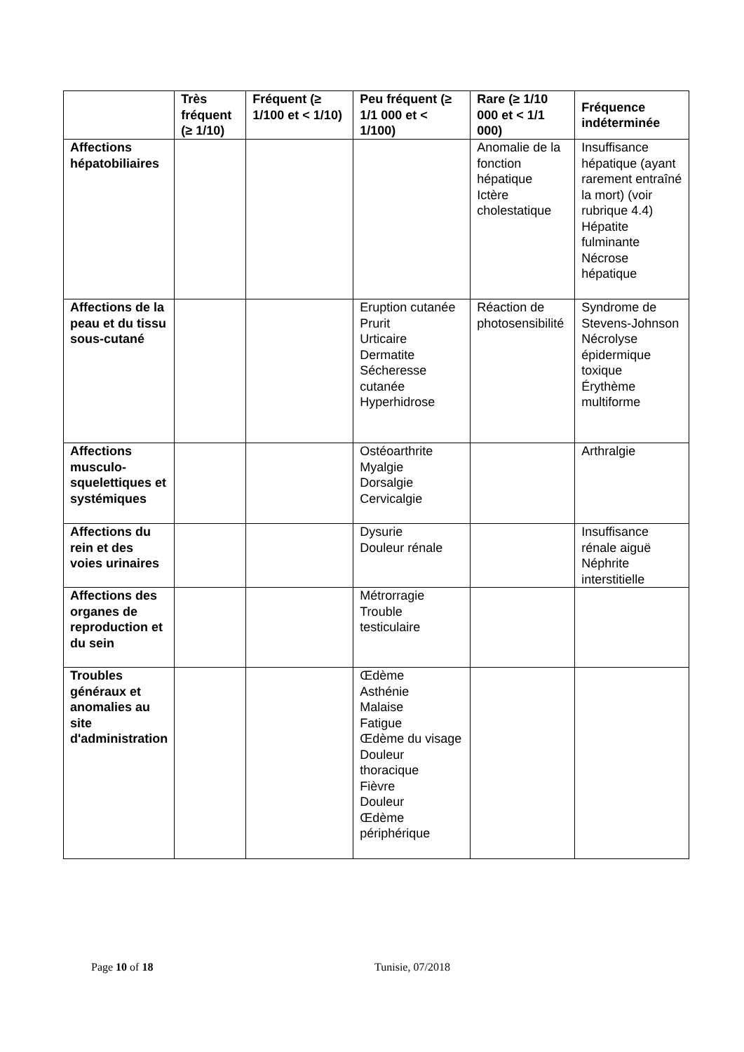| | Très fréquent (≥ 1/10) | Fréquent (≥ 1/100 et < 1/10) | Peu fréquent (≥ 1/1 000 et < 1/100) | Rare (≥ 1/10 000 et < 1/1 000) | Fréquence indéterminée |
| --- | --- | --- | --- | --- | --- |
| Affections hépatobiliaires | | | | Anomalie de la fonction hépatique Ictère cholestatique | Insuffisance hépatique (ayant rarement entraîné la mort) (voir rubrique 4.4) Hépatite fulminante Nécrose hépatique |
| Affections de la peau et du tissu sous-cutané | | | Eruption cutanée Prurit Urticaire Dermatite Sécheresse cutanée Hyperhidrose | Réaction de photosensibilité | Syndrome de Stevens-Johnson Nécrolyse épidermique toxique Érythème multiforme |
| Affections musculo-squelettiques et systémiques | | | Ostéoarthrite Myalgie Dorsalgie Cervicalgie | | Arthralgie |
| Affections du rein et des voies urinaires | | | Dysurie Douleur rénale | | Insuffisance rénale aiguë Néphrite interstitielle |
| Affections des organes de reproduction et du sein | | | Métrorragie Trouble testiculaire | | |
| Troubles généraux et anomalies au site d'administration | | | Œdème Asthénie Malaise Fatigue Œdème du visage Douleur thoracique Fièvre Douleur Œdème périphérique | | |
Page 10 of 18 Tunisie, 07/2018